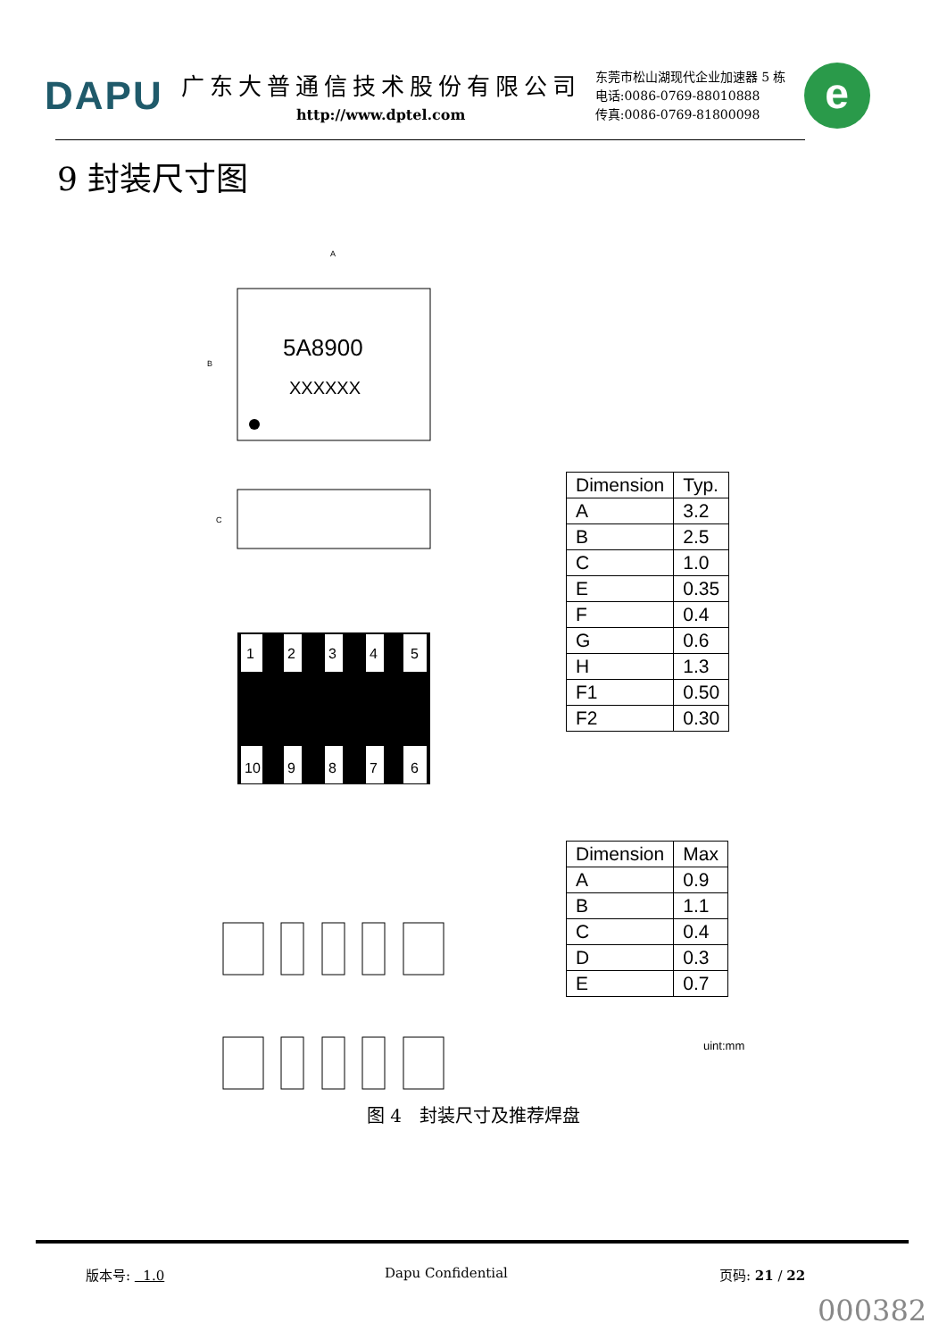DAPU
广东大普通信技术股份有限公司
http://www.dptel.com
东莞市松山湖现代企业加速器 5 栋
电话:0086-0769-88010888
传真:0086-0769-81800098
e
9 封装尺寸图
5A8900
XXXXXX
A
B
C
1
2
3
4
5
10
9
8
7
6
| Dimension | Typ. |
| A | 3.2 |
| B | 2.5 |
| C | 1.0 |
| E | 0.35 |
| F | 0.4 |
| G | 0.6 |
| H | 1.3 |
| F1 | 0.50 |
| F2 | 0.30 |
| Dimension | Max |
| A | 0.9 |
| B | 1.1 |
| C | 0.4 |
| D | 0.3 |
| E | 0.7 |
uint:mm
图 4　封装尺寸及推荐焊盘
版本号: 1.0 Dapu Confidential 页码: 21 / 22
000382